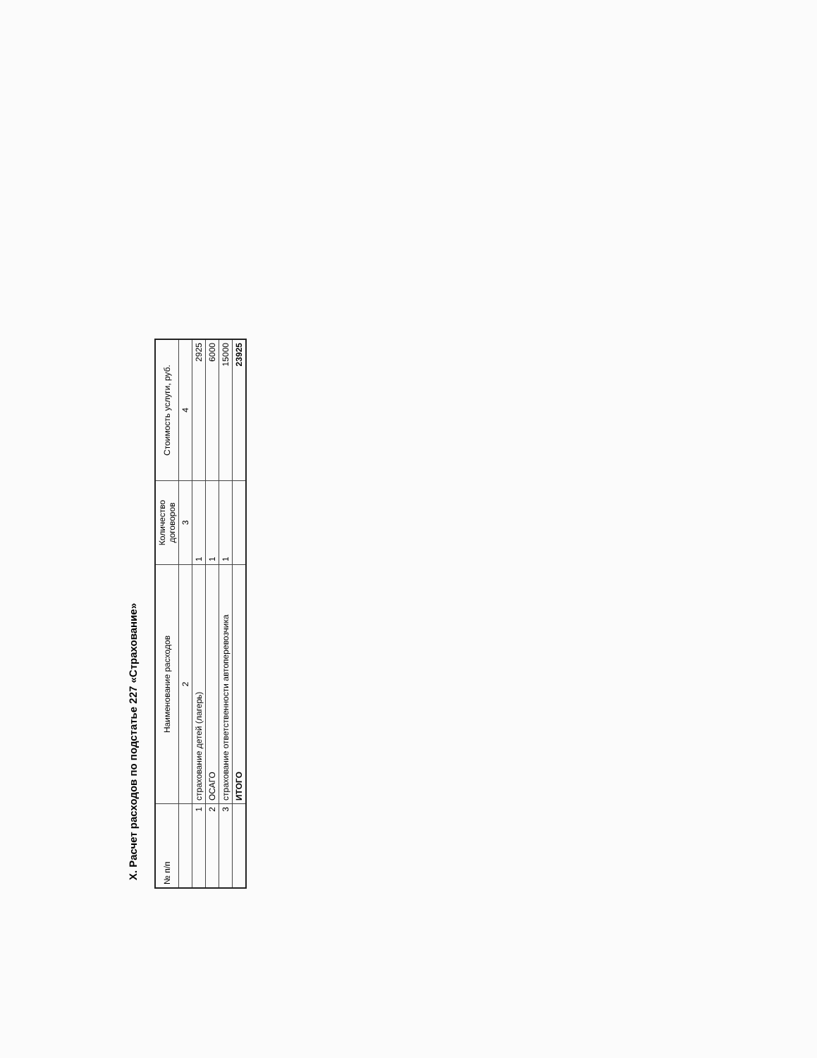X. Расчет расходов по подстатье 227 «Страхование»
| № п/п | Наименование расходов | Количество договоров | Стоимость услуги, руб. |
| --- | --- | --- | --- |
| | 2 | 3 | 4 |
| 1 | страхование детей (лагерь) | 1 | 2925 |
| 2 | ОСАГО | 1 | 6000 |
| 3 | страхование ответственности автоперевозчика | 1 | 15000 |
| | ИТОГО | | 23925 |